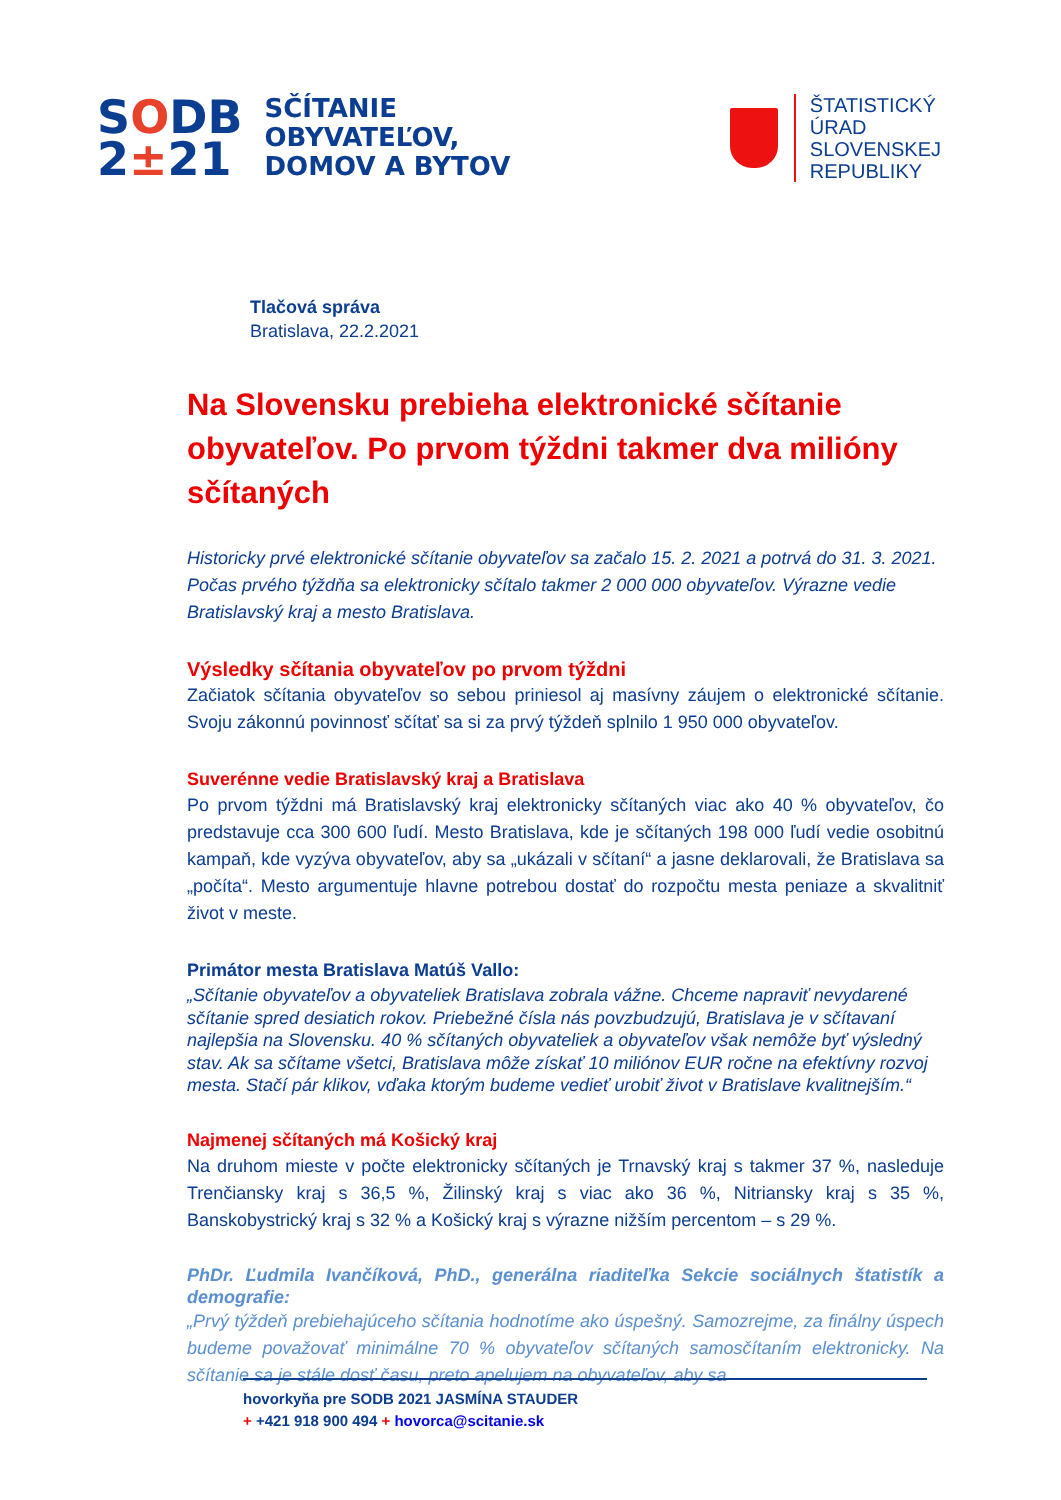SODB
2±21
SČÍTANIE
OBYVATEĽOV,
DOMOV A BYTOV
ŠTATISTICKÝ
ÚRAD
SLOVENSKEJ
REPUBLIKY
Tlačová správa
Bratislava, 22.2.2021
Na Slovensku prebieha elektronické sčítanie obyvateľov. Po prvom týždni takmer dva milióny sčítaných
Historicky prvé elektronické sčítanie obyvateľov sa začalo 15. 2. 2021 a potrvá do 31. 3. 2021. Počas prvého týždňa sa elektronicky sčítalo takmer 2 000 000 obyvateľov. Výrazne vedie Bratislavský kraj a mesto Bratislava.
Výsledky sčítania obyvateľov po prvom týždni
Začiatok sčítania obyvateľov so sebou priniesol aj masívny záujem o elektronické sčítanie. Svoju zákonnú povinnosť sčítať sa si za prvý týždeň splnilo 1 950 000 obyvateľov.
Suverénne vedie Bratislavský kraj a Bratislava
Po prvom týždni má Bratislavský kraj elektronicky sčítaných viac ako 40 % obyvateľov, čo predstavuje cca 300 600 ľudí. Mesto Bratislava, kde je sčítaných 198 000 ľudí vedie osobitnú kampaň, kde vyzýva obyvateľov, aby sa „ukázali v sčítaní“ a jasne deklarovali, že Bratislava sa „počíta“. Mesto argumentuje hlavne potrebou dostať do rozpočtu mesta peniaze a skvalitniť život v meste.
Primátor mesta Bratislava Matúš Vallo:
„Sčítanie obyvateľov a obyvateliek Bratislava zobrala vážne. Chceme napraviť nevydarené sčítanie spred desiatich rokov. Priebežné čísla nás povzbudzujú, Bratislava je v sčítavaní najlepšia na Slovensku. 40 % sčítaných obyvateliek a obyvateľov však nemôže byť výsledný stav. Ak sa sčítame všetci, Bratislava môže získať 10 miliónov EUR ročne na efektívny rozvoj mesta. Stačí pár klikov, vďaka ktorým budeme vedieť urobiť život v Bratislave kvalitnejším.“
Najmenej sčítaných má Košický kraj
Na druhom mieste v počte elektronicky sčítaných je Trnavský kraj s takmer 37 %, nasleduje Trenčiansky kraj s 36,5 %, Žilinský kraj s viac ako 36 %, Nitriansky kraj s 35 %, Banskobystrický kraj s 32 % a Košický kraj s výrazne nižším percentom – s 29 %.
PhDr. Ľudmila Ivančíková, PhD., generálna riaditeľka Sekcie sociálnych štatistík a demografie:
„Prvý týždeň prebiehajúceho sčítania hodnotíme ako úspešný. Samozrejme, za finálny úspech budeme považovať minimálne 70 % obyvateľov sčítaných samosčítaním elektronicky. Na sčítanie sa je stále dosť času, preto apelujem na obyvateľov, aby sa
hovorkyňa pre SODB 2021 JASMÍNA STAUDER
+ +421 918 900 494 + hovorca@scitanie.sk